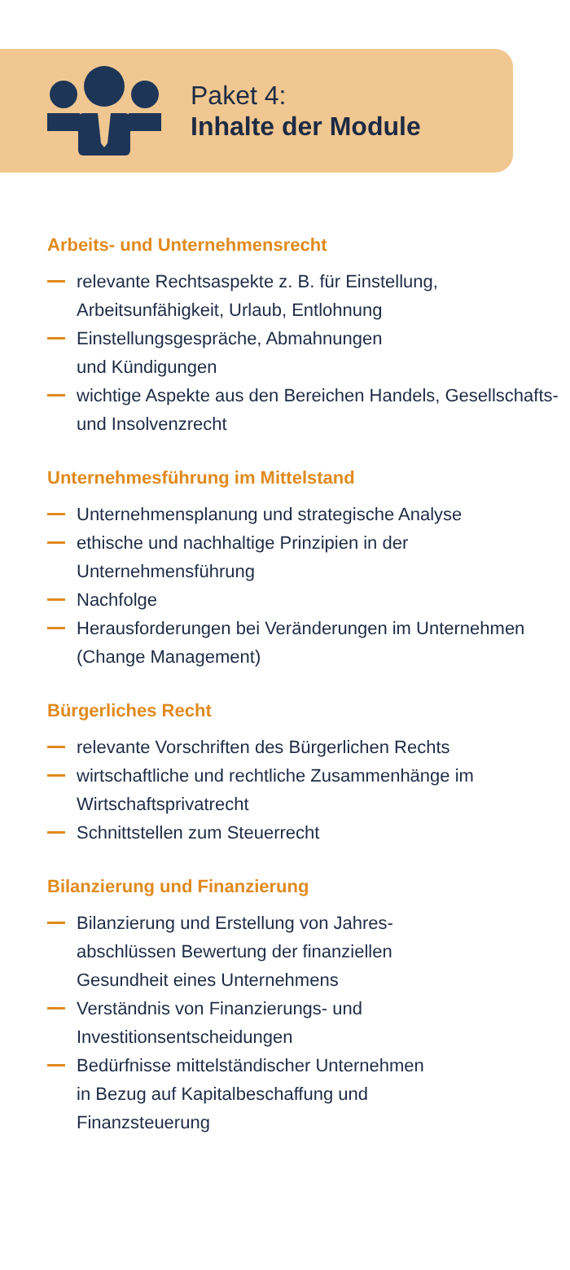Paket 4:
Inhalte der Module
Arbeits- und Unternehmensrecht
relevante Rechtsaspekte z. B. für Einstellung, Arbeitsunfähigkeit, Urlaub, Entlohnung
Einstellungsgespräche, Abmahnungen
und Kündigungen
wichtige Aspekte aus den Bereichen Handels, Gesellschafts- und Insolvenzrecht
Unternehmesführung im Mittelstand
Unternehmensplanung und strategische Analyse
ethische und nachhaltige Prinzipien in der Unternehmensführung
Nachfolge
Herausforderungen bei Veränderungen im Unternehmen (Change Management)
Bürgerliches Recht
relevante Vorschriften des Bürgerlichen Rechts
wirtschaftliche und rechtliche Zusammenhänge im Wirtschaftsprivatrecht
Schnittstellen zum Steuerrecht
Bilanzierung und Finanzierung
Bilanzierung und Erstellung von Jahres-
abschlüssen Bewertung der finanziellen
Gesundheit eines Unternehmens
Verständnis von Finanzierungs- und
Investitionsentscheidungen
Bedürfnisse mittelständischer Unternehmen
in Bezug auf Kapitalbeschaffung und
Finanzsteuerung